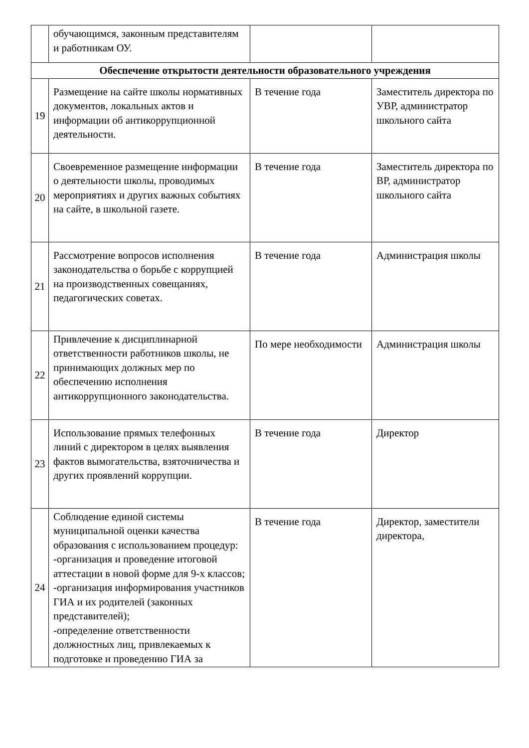| | обучающимся, законным представителям и работникам ОУ. | | |
| Обеспечение открытости деятельности образовательного учреждения | | | |
| 19 | Размещение на сайте школы нормативных документов, локальных актов и информации об антикоррупционной деятельности. | В течение года | Заместитель директора по УВР, администратор школьного сайта |
| 20 | Своевременное размещение информации о деятельности школы, проводимых мероприятиях и других важных событиях на сайте, в школьной газете. | В течение года | Заместитель директора по ВР, администратор школьного сайта |
| 21 | Рассмотрение вопросов исполнения законодательства о борьбе с коррупцией на производственных совещаниях, педагогических советах. | В течение года | Администрация школы |
| 22 | Привлечение к дисциплинарной ответственности работников школы, не принимающих должных мер по обеспечению исполнения антикоррупционного законодательства. | По мере необходимости | Администрация школы |
| 23 | Использование прямых телефонных линий с директором в целях выявления фактов вымогательства, взяточничества и других проявлений коррупции. | В течение года | Директор |
| 24 | Соблюдение единой системы муниципальной оценки качества образования с использованием процедур: -организация и проведение итоговой аттестации в новой форме для 9-х классов; -организация информирования участников ГИА и их родителей (законных представителей); -определение ответственности должностных лиц, привлекаемых к подготовке и проведению ГИА за | В течение года | Директор, заместители директора, |